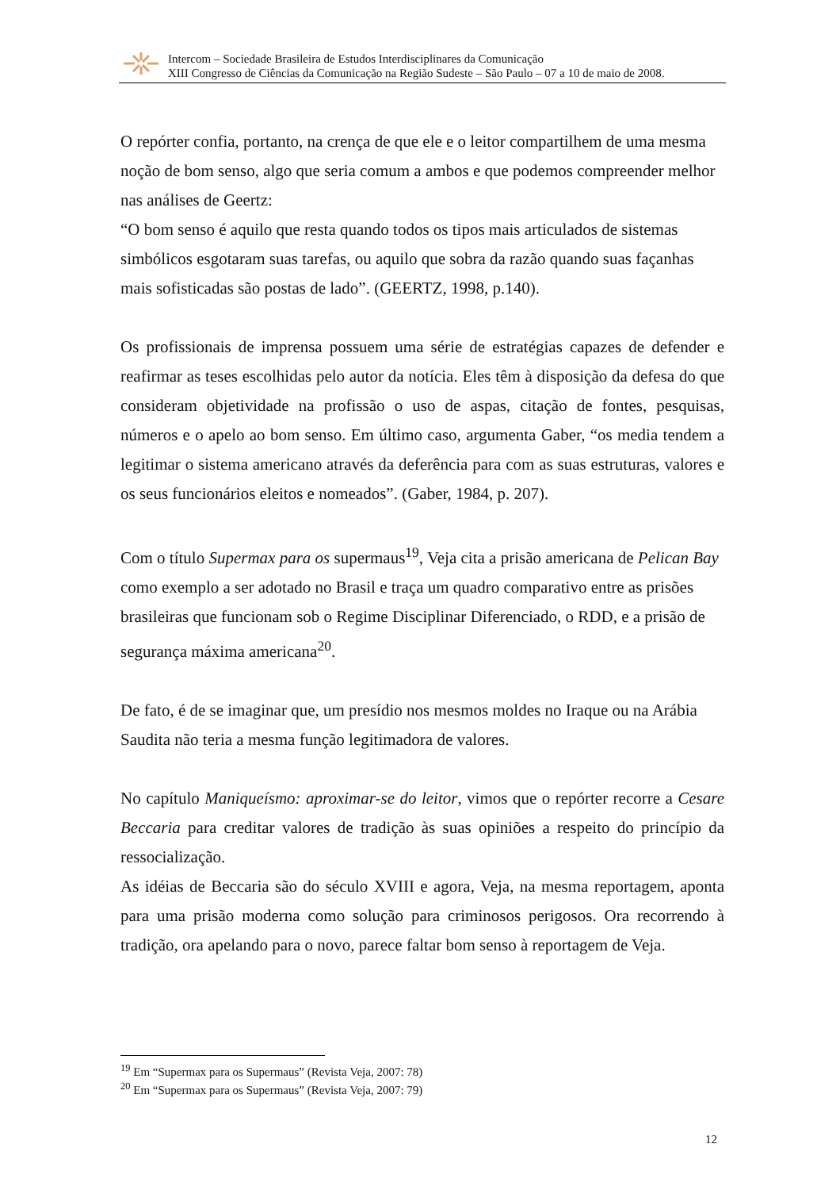Intercom – Sociedade Brasileira de Estudos Interdisciplinares da Comunicação
XIII Congresso de Ciências da Comunicação na Região Sudeste – São Paulo – 07 a 10 de maio de 2008.
O repórter confia, portanto, na crença de que ele e o leitor compartilhem de uma mesma noção de bom senso, algo que seria comum a ambos e que podemos compreender melhor nas análises de Geertz:
“O bom senso é aquilo que resta quando todos os tipos mais articulados de sistemas simbólicos esgotaram suas tarefas, ou aquilo que sobra da razão quando suas façanhas mais sofisticadas são postas de lado”. (GEERTZ, 1998, p.140).
Os profissionais de imprensa possuem uma série de estratégias capazes de defender e reafirmar as teses escolhidas pelo autor da notícia. Eles têm à disposição da defesa do que consideram objetividade na profissão o uso de aspas, citação de fontes, pesquisas, números e o apelo ao bom senso. Em último caso, argumenta Gaber, “os media tendem a legitimar o sistema americano através da deferência para com as suas estruturas, valores e os seus funcionários eleitos e nomeados”. (Gaber, 1984, p. 207).
Com o título Supermax para os supermaus<sup>19</sup>, Veja cita a prisão americana de Pelican Bay como exemplo a ser adotado no Brasil e traça um quadro comparativo entre as prisões brasileiras que funcionam sob o Regime Disciplinar Diferenciado, o RDD, e a prisão de segurança máxima americana<sup>20</sup>.
De fato, é de se imaginar que, um presídio nos mesmos moldes no Iraque ou na Arábia Saudita não teria a mesma função legitimadora de valores.
No capítulo Maniqueísmo: aproximar-se do leitor, vimos que o repórter recorre a Cesare Beccaria para creditar valores de tradição às suas opiniões a respeito do princípio da ressocialização.
As idéias de Beccaria são do século XVIII e agora, Veja, na mesma reportagem, aponta para uma prisão moderna como solução para criminosos perigosos. Ora recorrendo à tradição, ora apelando para o novo, parece faltar bom senso à reportagem de Veja.
<sup>19</sup> Em “Supermax para os Supermaus” (Revista Veja, 2007: 78)
<sup>20</sup> Em “Supermax para os Supermaus” (Revista Veja, 2007: 79)
12